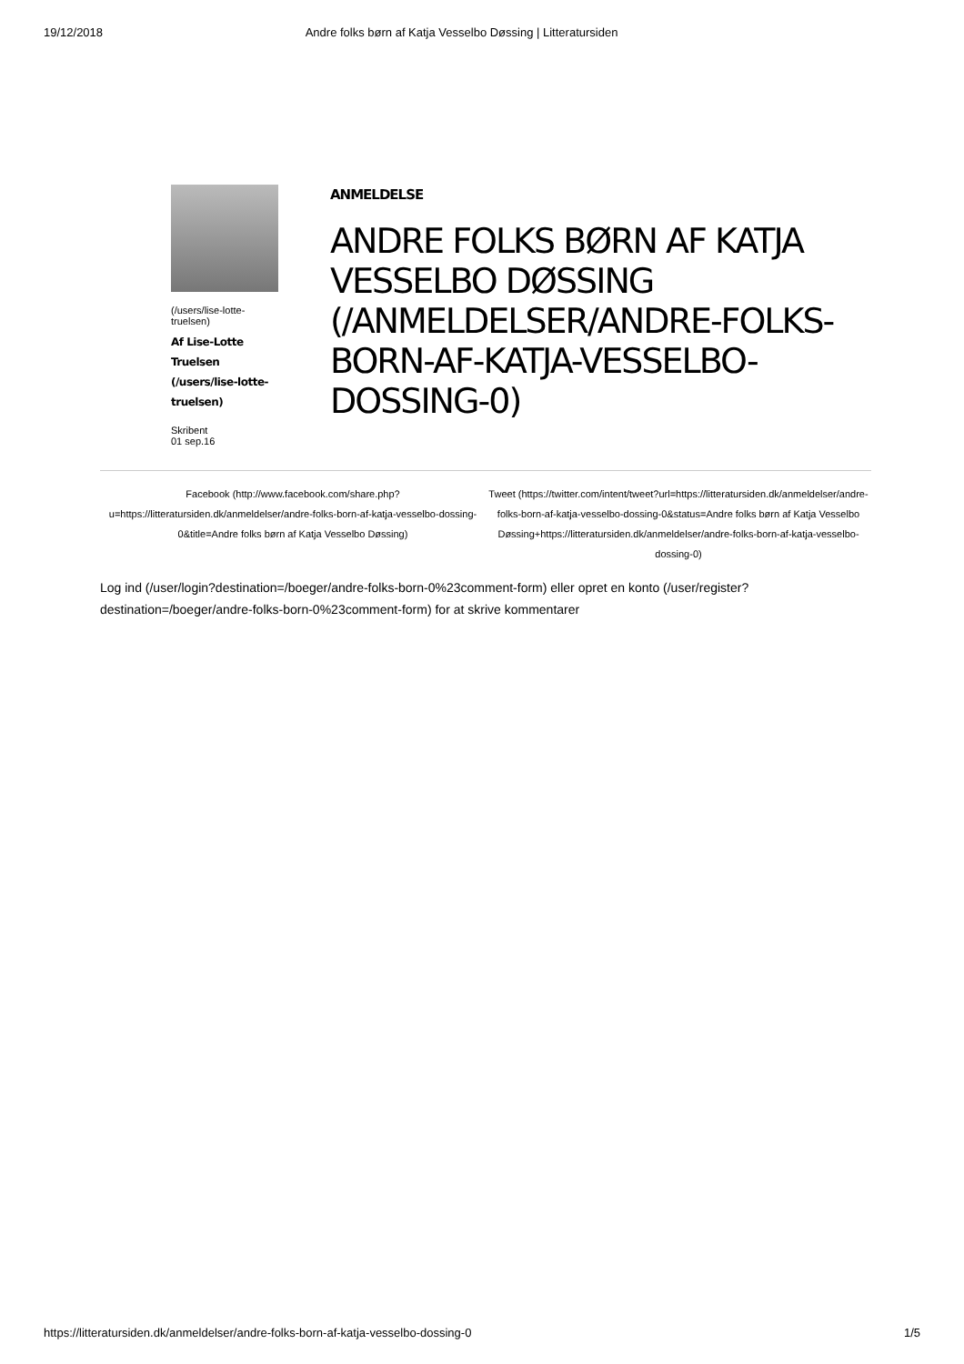19/12/2018 Andre folks børn af Katja Vesselbo Døssing | Litteratursiden
(/users/lise-lotte-truelsen)
Af Lise-Lotte Truelsen (/users/lise-lotte-truelsen)
Skribent
01 sep.16
ANMELDELSE
ANDRE FOLKS BØRN AF KATJA VESSELBO DØSSING (/ANMELDELSER/ANDRE-FOLKS-BORN-AF-KATJA-VESSELBO-DOSSING-0)
Facebook (http://www.facebook.com/share.php?u=https://litteratursiden.dk/anmeldelser/andre-folks-born-af-katja-vesselbo-dossing-0&title=Andre folks børn af Katja Vesselbo Døssing)
Tweet (https://twitter.com/intent/tweet?url=https://litteratursiden.dk/anmeldelser/andre-folks-born-af-katja-vesselbo-dossing-0&status=Andre folks børn af Katja Vesselbo Døssing+https://litteratursiden.dk/anmeldelser/andre-folks-born-af-katja-vesselbo-dossing-0)
Log ind (/user/login?destination=/boeger/andre-folks-born-0%23comment-form) eller opret en konto (/user/register?destination=/boeger/andre-folks-born-0%23comment-form) for at skrive kommentarer
https://litteratursiden.dk/anmeldelser/andre-folks-born-af-katja-vesselbo-dossing-0 1/5